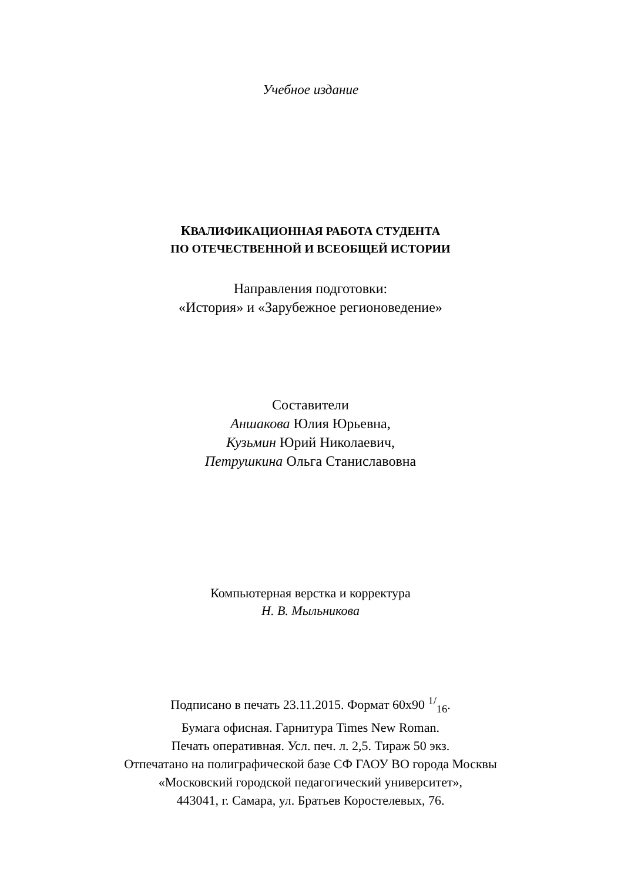Учебное издание
КВАЛИФИКАЦИОННАЯ РАБОТА СТУДЕНТА
ПО ОТЕЧЕСТВЕННОЙ И ВСЕОБЩЕЙ ИСТОРИИ
Направления подготовки:
«История» и «Зарубежное регионоведение»
Составители
Аншакова Юлия Юрьевна,
Кузьмин Юрий Николаевич,
Петрушкина Ольга Станиславовна
Компьютерная верстка и корректура
Н. В. Мыльникова
Подписано в печать 23.11.2015. Формат 60х90 <sup>1/</sup><sub>16</sub>.
Бумага офисная. Гарнитура Times New Roman.
Печать оперативная. Усл. печ. л. 2,5. Тираж 50 экз.
Отпечатано на полиграфической базе СФ ГАОУ ВО города Москвы
«Московский городской педагогический университет»,
443041, г. Самара, ул. Братьев Коростелевых, 76.